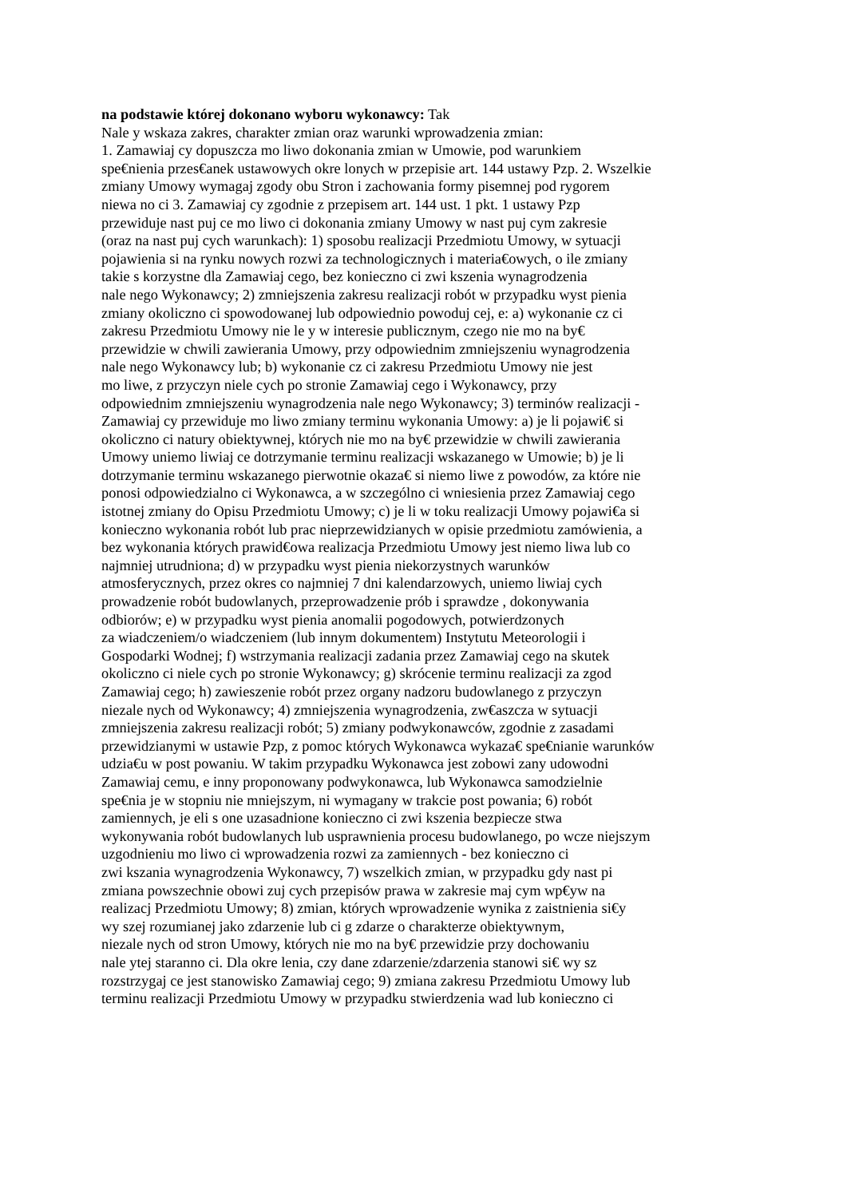na podstawie której dokonano wyboru wykonawcy: Tak
Nale y wskaza zakres, charakter zmian oraz warunki wprowadzenia zmian:
1. Zamawiaj cy dopuszcza mo liwo dokonania zmian w Umowie, pod warunkiem
spe€nienia przes€anek ustawowych okre lonych w przepisie art. 144 ustawy Pzp. 2. Wszelkie
zmiany Umowy wymagaj zgody obu Stron i zachowania formy pisemnej pod rygorem
niewa no ci 3. Zamawiaj cy zgodnie z przepisem art. 144 ust. 1 pkt. 1 ustawy Pzp
przewiduje nast puj ce mo liwo ci dokonania zmiany Umowy w nast puj cym zakresie
(oraz na nast puj cych warunkach): 1) sposobu realizacji Przedmiotu Umowy, w sytuacji
pojawienia si na rynku nowych rozwi za technologicznych i materia€owych, o ile zmiany
takie s korzystne dla Zamawiaj cego, bez konieczno ci zwi kszenia wynagrodzenia
nale nego Wykonawcy; 2) zmniejszenia zakresu realizacji robót w przypadku wyst pienia
zmiany okoliczno ci spowodowanej lub odpowiednio powoduj cej, e: a) wykonanie cz ci
zakresu Przedmiotu Umowy nie le y w interesie publicznym, czego nie mo na by€
przewidzie w chwili zawierania Umowy, przy odpowiednim zmniejszeniu wynagrodzenia
nale nego Wykonawcy lub; b) wykonanie cz ci zakresu Przedmiotu Umowy nie jest
mo liwe, z przyczyn niele cych po stronie Zamawiaj cego i Wykonawcy, przy
odpowiednim zmniejszeniu wynagrodzenia nale nego Wykonawcy; 3) terminów realizacji -
Zamawiaj cy przewiduje mo liwo zmiany terminu wykonania Umowy: a) je li pojawi€ si
okoliczno ci natury obiektywnej, których nie mo na by€ przewidzie w chwili zawierania
Umowy uniemo liwiaj ce dotrzymanie terminu realizacji wskazanego w Umowie; b) je li
dotrzymanie terminu wskazanego pierwotnie okaza€ si niemo liwe z powodów, za które nie
ponosi odpowiedzialno ci Wykonawca, a w szczególno ci wniesienia przez Zamawiaj cego
istotnej zmiany do Opisu Przedmiotu Umowy; c) je li w toku realizacji Umowy pojawi€a si
konieczno wykonania robót lub prac nieprzewidzianych w opisie przedmiotu zamówienia, a
bez wykonania których prawid€owa realizacja Przedmiotu Umowy jest niemo liwa lub co
najmniej utrudniona; d) w przypadku wyst pienia niekorzystnych warunków
atmosferycznych, przez okres co najmniej 7 dni kalendarzowych, uniemo liwiaj cych
prowadzenie robót budowlanych, przeprowadzenie prób i sprawdze , dokonywania
odbiorów; e) w przypadku wyst pienia anomalii pogodowych, potwierdzonych
za wiadczeniem/o wiadczeniem (lub innym dokumentem) Instytutu Meteorologii i
Gospodarki Wodnej; f) wstrzymania realizacji zadania przez Zamawiaj cego na skutek
okoliczno ci niele cych po stronie Wykonawcy; g) skrócenie terminu realizacji za zgod
Zamawiaj cego; h) zawieszenie robót przez organy nadzoru budowlanego z przyczyn
niezale nych od Wykonawcy; 4) zmniejszenia wynagrodzenia, zw€aszcza w sytuacji
zmniejszenia zakresu realizacji robót; 5) zmiany podwykonawców, zgodnie z zasadami
przewidzianymi w ustawie Pzp, z pomoc których Wykonawca wykaza€ spe€nianie warunków
udzia€u w post powaniu. W takim przypadku Wykonawca jest zobowi zany udowodni
Zamawiaj cemu, e inny proponowany podwykonawca, lub Wykonawca samodzielnie
spe€nia je w stopniu nie mniejszym, ni wymagany w trakcie post powania; 6) robót
zamiennych, je eli s one uzasadnione konieczno ci zwi kszenia bezpiecze stwa
wykonywania robót budowlanych lub usprawnienia procesu budowlanego, po wcze niejszym
uzgodnieniu mo liwo ci wprowadzenia rozwi za zamiennych - bez konieczno ci
zwi kszania wynagrodzenia Wykonawcy, 7) wszelkich zmian, w przypadku gdy nast pi
zmiana powszechnie obowi zuj cych przepisów prawa w zakresie maj cym wp€yw na
realizacj Przedmiotu Umowy; 8) zmian, których wprowadzenie wynika z zaistnienia si€y
wy szej rozumianej jako zdarzenie lub ci g zdarze o charakterze obiektywnym,
niezale nych od stron Umowy, których nie mo na by€ przewidzie przy dochowaniu
nale ytej staranno ci. Dla okre lenia, czy dane zdarzenie/zdarzenia stanowi si€ wy sz
rozstrzygaj ce jest stanowisko Zamawiaj cego; 9) zmiana zakresu Przedmiotu Umowy lub
terminu realizacji Przedmiotu Umowy w przypadku stwierdzenia wad lub konieczno ci